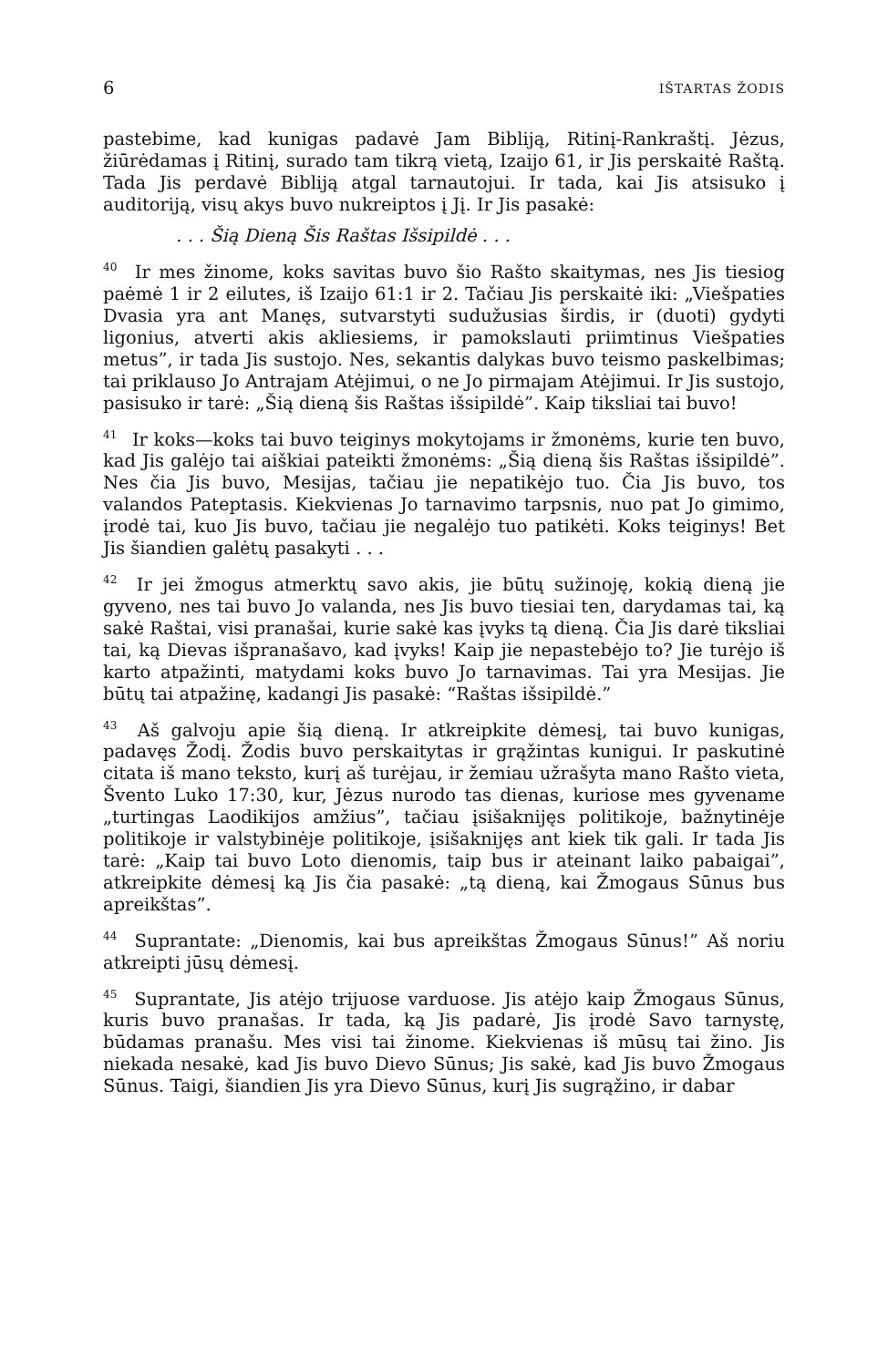6 IŠTARTAS ŽODIS
pastebime, kad kunigas padavė Jam Bibliją, Ritinį-Rankraštį. Jėzus, žiūrėdamas į Ritinį, surado tam tikrą vietą, Izaijo 61, ir Jis perskaitė Raštą. Tada Jis perdavė Bibliją atgal tarnautojui. Ir tada, kai Jis atsisuko į auditoriją, visų akys buvo nukreiptos į Jį. Ir Jis pasakė:
. . . Šią Dieną Šis Raštas Išsipildė . . .
<sup>40</sup> Ir mes žinome, koks savitas buvo šio Rašto skaitymas, nes Jis tiesiog paėmė 1 ir 2 eilutes, iš Izaijo 61:1 ir 2. Tačiau Jis perskaitė iki: „Viešpaties Dvasia yra ant Manęs, sutvarstyti sudužusias širdis, ir (duoti) gydyti ligonius, atverti akis akliesiems, ir pamokslauti priimtinus Viešpaties metus”, ir tada Jis sustojo. Nes, sekantis dalykas buvo teismo paskelbimas; tai priklauso Jo Antrajam Atėjimui, o ne Jo pirmajam Atėjimui. Ir Jis sustojo, pasisuko ir tarė: „Šią dieną šis Raštas išsipildė”. Kaip tiksliai tai buvo!
<sup>41</sup> Ir koks—koks tai buvo teiginys mokytojams ir žmonėms, kurie ten buvo, kad Jis galėjo tai aiškiai pateikti žmonėms: „Šią dieną šis Raštas išsipildė”. Nes čia Jis buvo, Mesijas, tačiau jie nepatikėjo tuo. Čia Jis buvo, tos valandos Pateptasis. Kiekvienas Jo tarnavimo tarpsnis, nuo pat Jo gimimo, įrodė tai, kuo Jis buvo, tačiau jie negalėjo tuo patikėti. Koks teiginys! Bet Jis šiandien galėtų pasakyti . . .
<sup>42</sup> Ir jei žmogus atmerktų savo akis, jie būtų sužinoję, kokią dieną jie gyveno, nes tai buvo Jo valanda, nes Jis buvo tiesiai ten, darydamas tai, ką sakė Raštai, visi pranašai, kurie sakė kas įvyks tą dieną. Čia Jis darė tiksliai tai, ką Dievas išpranašavo, kad įvyks! Kaip jie nepastebėjo to? Jie turėjo iš karto atpažinti, matydami koks buvo Jo tarnavimas. Tai yra Mesijas. Jie būtų tai atpažinę, kadangi Jis pasakė: “Raštas išsipildė.”
<sup>43</sup> Aš galvoju apie šią dieną. Ir atkreipkite dėmesį, tai buvo kunigas, padavęs Žodį. Žodis buvo perskaitytas ir grąžintas kunigui. Ir paskutinė citata iš mano teksto, kurį aš turėjau, ir žemiau užrašyta mano Rašto vieta, Švento Luko 17:30, kur, Jėzus nurodo tas dienas, kuriose mes gyvename „turtingas Laodikijos amžius”, tačiau įsišaknijęs politikoje, bažnytinėje politikoje ir valstybinėje politikoje, įsišaknijęs ant kiek tik gali. Ir tada Jis tarė: „Kaip tai buvo Loto dienomis, taip bus ir ateinant laiko pabaigai”, atkreipkite dėmesį ką Jis čia pasakė: „tą dieną, kai Žmogaus Sūnus bus apreikštas”.
<sup>44</sup> Suprantate: „Dienomis, kai bus apreikštas Žmogaus Sūnus!” Aš noriu atkreipti jūsų dėmesį.
<sup>45</sup> Suprantate, Jis atėjo trijuose varduose. Jis atėjo kaip Žmogaus Sūnus, kuris buvo pranašas. Ir tada, ką Jis padarė, Jis įrodė Savo tarnystę, būdamas pranašu. Mes visi tai žinome. Kiekvienas iš mūsų tai žino. Jis niekada nesakė, kad Jis buvo Dievo Sūnus; Jis sakė, kad Jis buvo Žmogaus Sūnus. Taigi, šiandien Jis yra Dievo Sūnus, kurį Jis sugrąžino, ir dabar